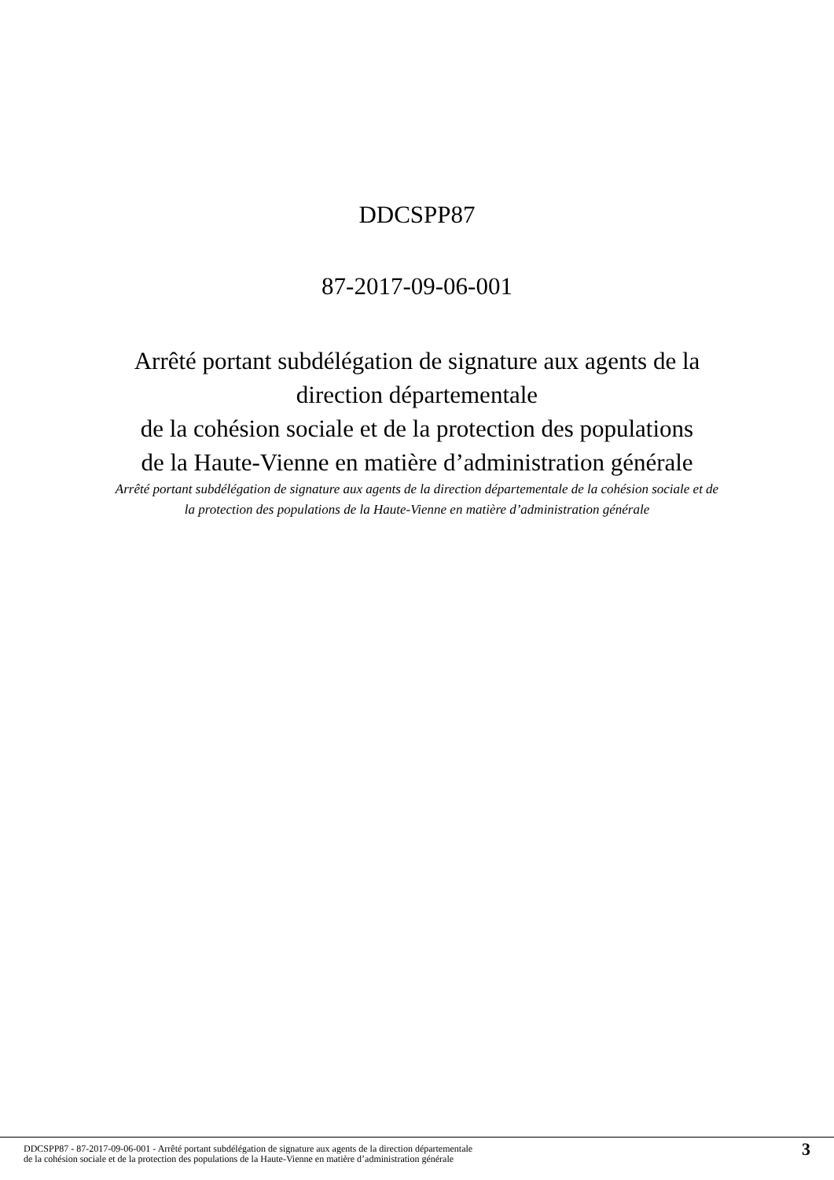DDCSPP87
87-2017-09-06-001
Arrêté portant subdélégation de signature aux agents de la
direction départementale
de la cohésion sociale et de la protection des populations
de la Haute-Vienne en matière d’administration générale
Arrêté portant subdélégation de signature aux agents de la direction départementale de la cohésion sociale et de la protection des populations de la Haute-Vienne en matière d’administration générale
DDCSPP87 - 87-2017-09-06-001 - Arrêté portant subdélégation de signature aux agents de la direction départementale
de la cohésion sociale et de la protection des populations de la Haute-Vienne en matière d’administration générale
3